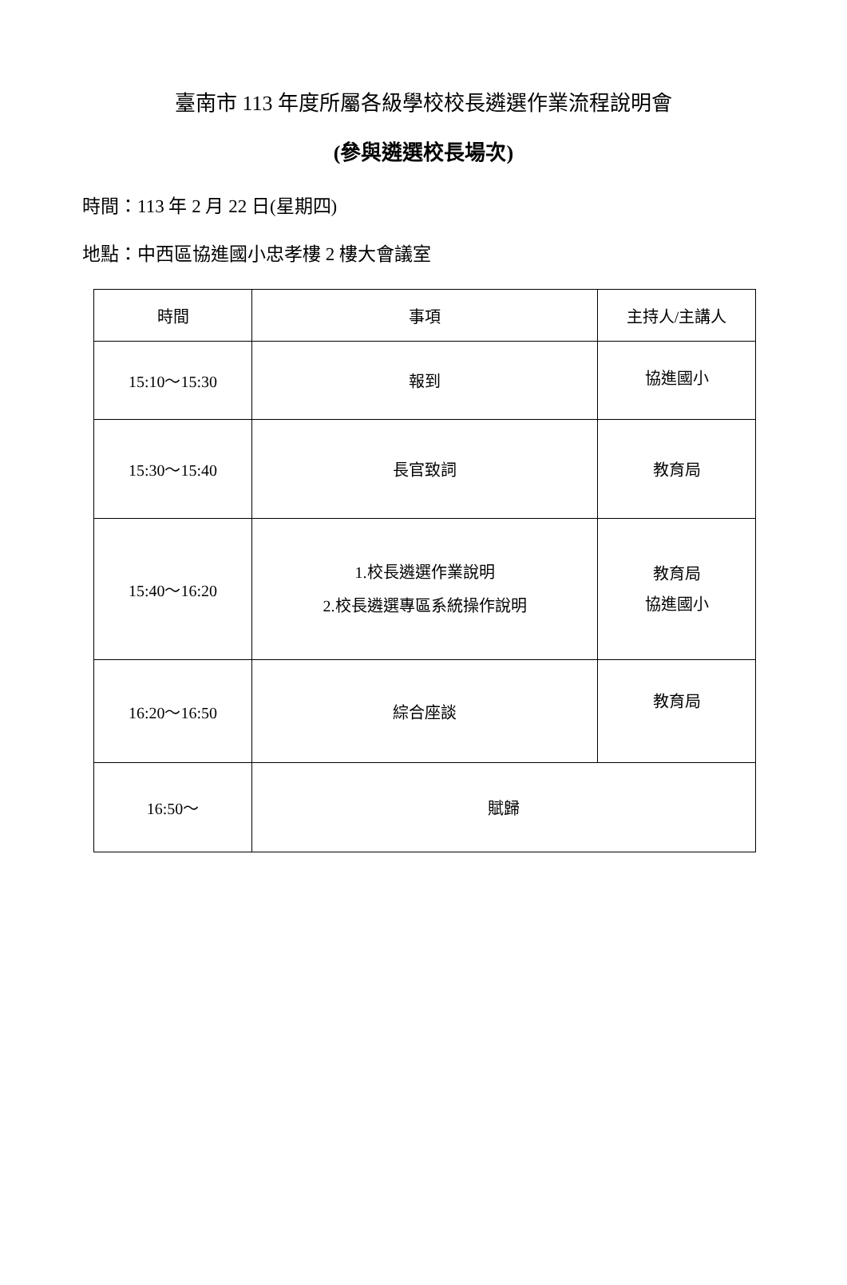臺南市 113 年度所屬各級學校校長遴選作業流程說明會
(參與遴選校長場次)
時間：113 年 2 月 22 日(星期四)
地點：中西區協進國小忠孝樓 2 樓大會議室
| 時間 | 事項 | 主持人/主講人 |
| --- | --- | --- |
| 15:10～15:30 | 報到 | 協進國小 |
| 15:30～15:40 | 長官致詞 | 教育局 |
| 15:40～16:20 | 1.校長遴選作業說明 2.校長遴選專區系統操作說明 | 教育局 協進國小 |
| 16:20～16:50 | 綜合座談 | 教育局 |
| 16:50～ | 賦歸 | |